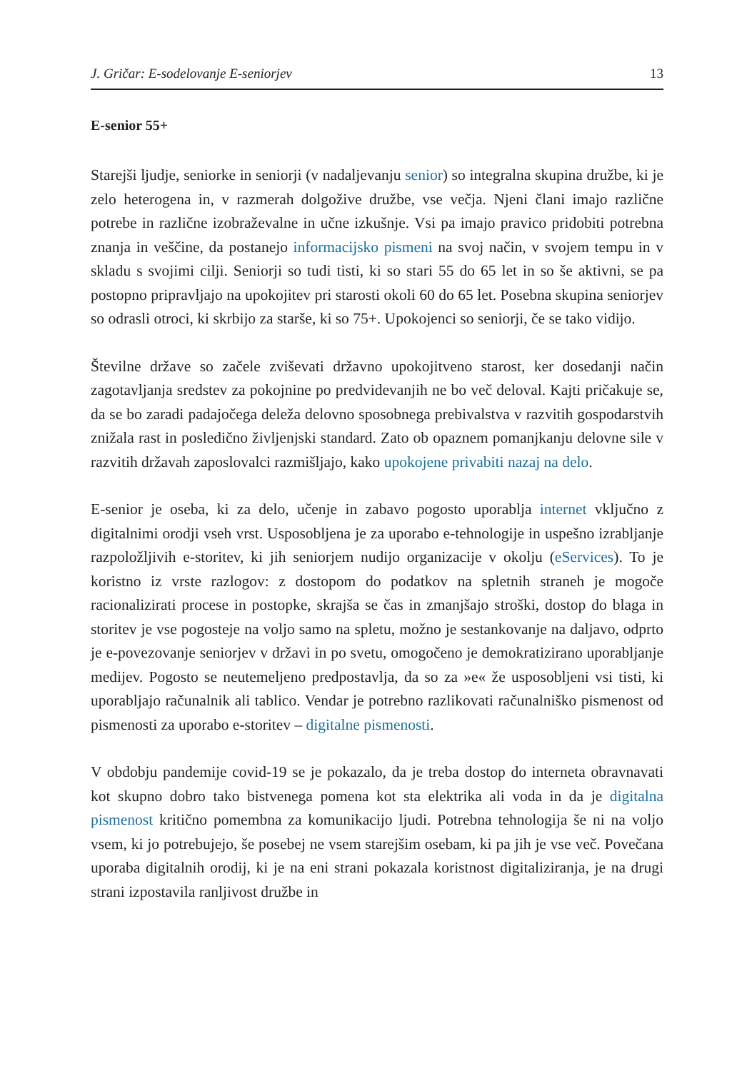J. Gričar: E-sodelovanje E-seniorjev 13
E-senior 55+
Starejši ljudje, seniorke in seniorji (v nadaljevanju senior) so integralna skupina družbe, ki je zelo heterogena in, v razmerah dolgožive družbe, vse večja. Njeni člani imajo različne potrebe in različne izobraževalne in učne izkušnje. Vsi pa imajo pravico pridobiti potrebna znanja in veščine, da postanejo informacijsko pismeni na svoj način, v svojem tempu in v skladu s svojimi cilji. Seniorji so tudi tisti, ki so stari 55 do 65 let in so še aktivni, se pa postopno pripravljajo na upokojitev pri starosti okoli 60 do 65 let. Posebna skupina seniorjev so odrasli otroci, ki skrbijo za starše, ki so 75+. Upokojenci so seniorji, če se tako vidijo.
Številne države so začele zviševati državno upokojitveno starost, ker dosedanji način zagotavljanja sredstev za pokojnine po predvidevanjih ne bo več deloval. Kajti pričakuje se, da se bo zaradi padajočega deleža delovno sposobnega prebivalstva v razvitih gospodarstvih znižala rast in posledično življenjski standard. Zato ob opaznem pomanjkanju delovne sile v razvitih državah zaposlovalci razmišljajo, kako upokojene privabiti nazaj na delo.
E-senior je oseba, ki za delo, učenje in zabavo pogosto uporablja internet vključno z digitalnimi orodji vseh vrst. Usposobljena je za uporabo e-tehnologije in uspešno izrabljanje razpoložljivih e-storitev, ki jih seniorjem nudijo organizacije v okolju (eServices). To je koristno iz vrste razlogov: z dostopom do podatkov na spletnih straneh je mogoče racionalizirati procese in postopke, skrajša se čas in zmanjšajo stroški, dostop do blaga in storitev je vse pogosteje na voljo samo na spletu, možno je sestankovanje na daljavo, odprto je e-povezovanje seniorjev v državi in po svetu, omogočeno je demokratizirano uporabljanje medijev. Pogosto se neutemeljeno predpostavlja, da so za »e« že usposobljeni vsi tisti, ki uporabljajo računalnik ali tablico. Vendar je potrebno razlikovati računalniško pismenost od pismenosti za uporabo e-storitev – digitalne pismenosti.
V obdobju pandemije covid-19 se je pokazalo, da je treba dostop do interneta obravnavati kot skupno dobro tako bistvenega pomena kot sta elektrika ali voda in da je digitalna pismenost kritično pomembna za komunikacijo ljudi. Potrebna tehnologija še ni na voljo vsem, ki jo potrebujejo, še posebej ne vsem starejšim osebam, ki pa jih je vse več. Povečana uporaba digitalnih orodij, ki je na eni strani pokazala koristnost digitaliziranja, je na drugi strani izpostavila ranljivost družbe in